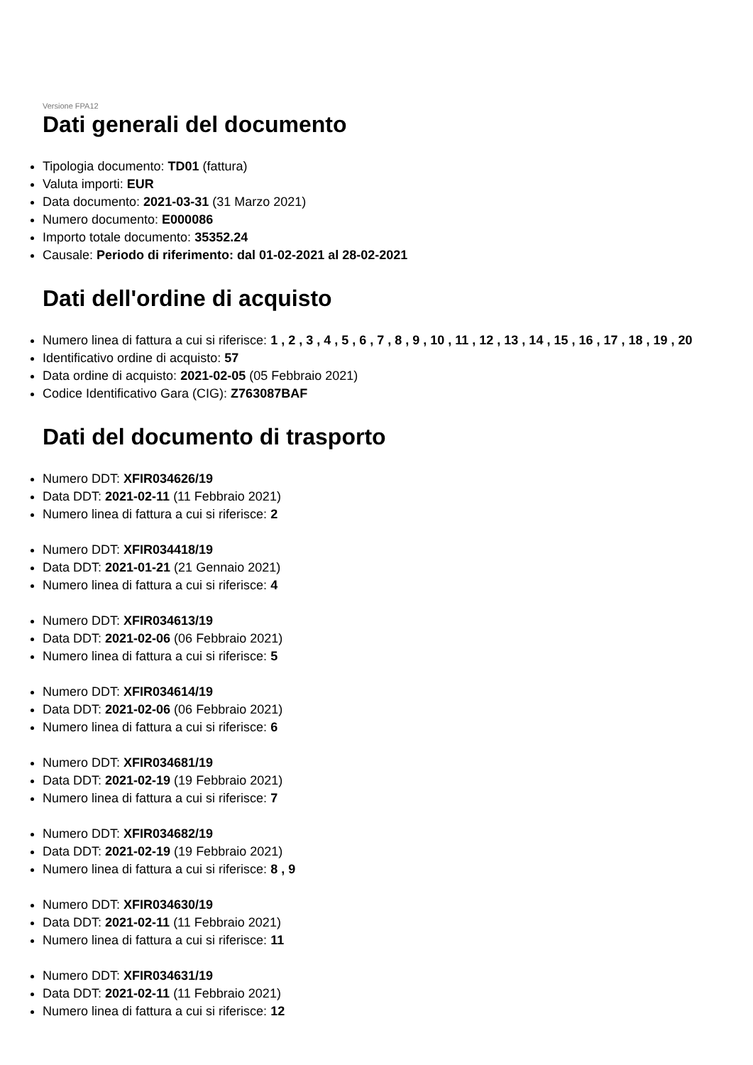Versione FPA12
Dati generali del documento
Tipologia documento: TD01 (fattura)
Valuta importi: EUR
Data documento: 2021-03-31 (31 Marzo 2021)
Numero documento: E000086
Importo totale documento: 35352.24
Causale: Periodo di riferimento: dal 01-02-2021 al 28-02-2021
Dati dell'ordine di acquisto
Numero linea di fattura a cui si riferisce: 1 , 2 , 3 , 4 , 5 , 6 , 7 , 8 , 9 , 10 , 11 , 12 , 13 , 14 , 15 , 16 , 17 , 18 , 19 , 20
Identificativo ordine di acquisto: 57
Data ordine di acquisto: 2021-02-05 (05 Febbraio 2021)
Codice Identificativo Gara (CIG): Z763087BAF
Dati del documento di trasporto
Numero DDT: XFIR034626/19
Data DDT: 2021-02-11 (11 Febbraio 2021)
Numero linea di fattura a cui si riferisce: 2
Numero DDT: XFIR034418/19
Data DDT: 2021-01-21 (21 Gennaio 2021)
Numero linea di fattura a cui si riferisce: 4
Numero DDT: XFIR034613/19
Data DDT: 2021-02-06 (06 Febbraio 2021)
Numero linea di fattura a cui si riferisce: 5
Numero DDT: XFIR034614/19
Data DDT: 2021-02-06 (06 Febbraio 2021)
Numero linea di fattura a cui si riferisce: 6
Numero DDT: XFIR034681/19
Data DDT: 2021-02-19 (19 Febbraio 2021)
Numero linea di fattura a cui si riferisce: 7
Numero DDT: XFIR034682/19
Data DDT: 2021-02-19 (19 Febbraio 2021)
Numero linea di fattura a cui si riferisce: 8 , 9
Numero DDT: XFIR034630/19
Data DDT: 2021-02-11 (11 Febbraio 2021)
Numero linea di fattura a cui si riferisce: 11
Numero DDT: XFIR034631/19
Data DDT: 2021-02-11 (11 Febbraio 2021)
Numero linea di fattura a cui si riferisce: 12